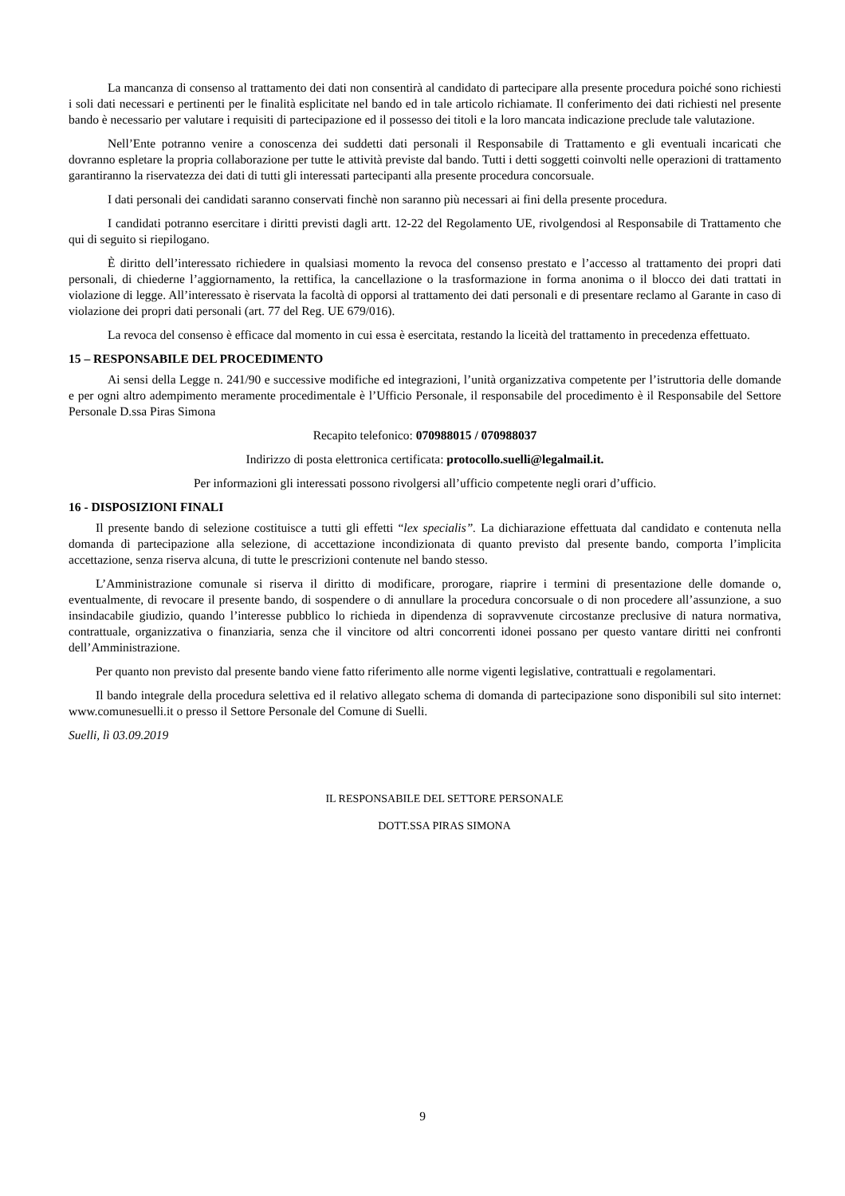La mancanza di consenso al trattamento dei dati non consentirà al candidato di partecipare alla presente procedura poiché sono richiesti i soli dati necessari e pertinenti per le finalità esplicitate nel bando ed in tale articolo richiamate. Il conferimento dei dati richiesti nel presente bando è necessario per valutare i requisiti di partecipazione ed il possesso dei titoli e la loro mancata indicazione preclude tale valutazione.
Nell’Ente potranno venire a conoscenza dei suddetti dati personali il Responsabile di Trattamento e gli eventuali incaricati che dovranno espletare la propria collaborazione per tutte le attività previste dal bando. Tutti i detti soggetti coinvolti nelle operazioni di trattamento garantiranno la riservatezza dei dati di tutti gli interessati partecipanti alla presente procedura concorsuale.
I dati personali dei candidati saranno conservati finchè non saranno più necessari ai fini della presente procedura.
I candidati potranno esercitare i diritti previsti dagli artt. 12-22 del Regolamento UE, rivolgendosi al Responsabile di Trattamento che qui di seguito si riepilogano.
È diritto dell’interessato richiedere in qualsiasi momento la revoca del consenso prestato e l’accesso al trattamento dei propri dati personali, di chiederne l’aggiornamento, la rettifica, la cancellazione o la trasformazione in forma anonima o il blocco dei dati trattati in violazione di legge. All’interessato è riservata la facoltà di opporsi al trattamento dei dati personali e di presentare reclamo al Garante in caso di violazione dei propri dati personali (art. 77 del Reg. UE 679/016).
La revoca del consenso è efficace dal momento in cui essa è esercitata, restando la liceità del trattamento in precedenza effettuato.
15 – RESPONSABILE DEL PROCEDIMENTO
Ai sensi della Legge n. 241/90 e successive modifiche ed integrazioni, l’unità organizzativa competente per l’istruttoria delle domande e per ogni altro adempimento meramente procedimentale è l’Ufficio Personale, il responsabile del procedimento è il Responsabile del Settore Personale D.ssa Piras Simona
Recapito telefonico: 070988015 / 070988037
Indirizzo di posta elettronica certificata: protocollo.suelli@legalmail.it.
Per informazioni gli interessati possono rivolgersi all’ufficio competente negli orari d’ufficio.
16 - DISPOSIZIONI FINALI
Il presente bando di selezione costituisce a tutti gli effetti “lex specialis”. La dichiarazione effettuata dal candidato e contenuta nella domanda di partecipazione alla selezione, di accettazione incondizionata di quanto previsto dal presente bando, comporta l’implicita accettazione, senza riserva alcuna, di tutte le prescrizioni contenute nel bando stesso.
L’Amministrazione comunale si riserva il diritto di modificare, prorogare, riaprire i termini di presentazione delle domande o, eventualmente, di revocare il presente bando, di sospendere o di annullare la procedura concorsuale o di non procedere all’assunzione, a suo insindacabile giudizio, quando l’interesse pubblico lo richieda in dipendenza di sopravvenute circostanze preclusive di natura normativa, contrattuale, organizzativa o finanziaria, senza che il vincitore od altri concorrenti idonei possano per questo vantare diritti nei confronti dell’Amministrazione.
Per quanto non previsto dal presente bando viene fatto riferimento alle norme vigenti legislative, contrattuali e regolamentari.
Il bando integrale della procedura selettiva ed il relativo allegato schema di domanda di partecipazione sono disponibili sul sito internet: www.comunesuelli.it o presso il Settore Personale del Comune di Suelli.
Suelli, lì 03.09.2019
IL RESPONSABILE DEL SETTORE PERSONALE
DOTT.SSA PIRAS SIMONA
9